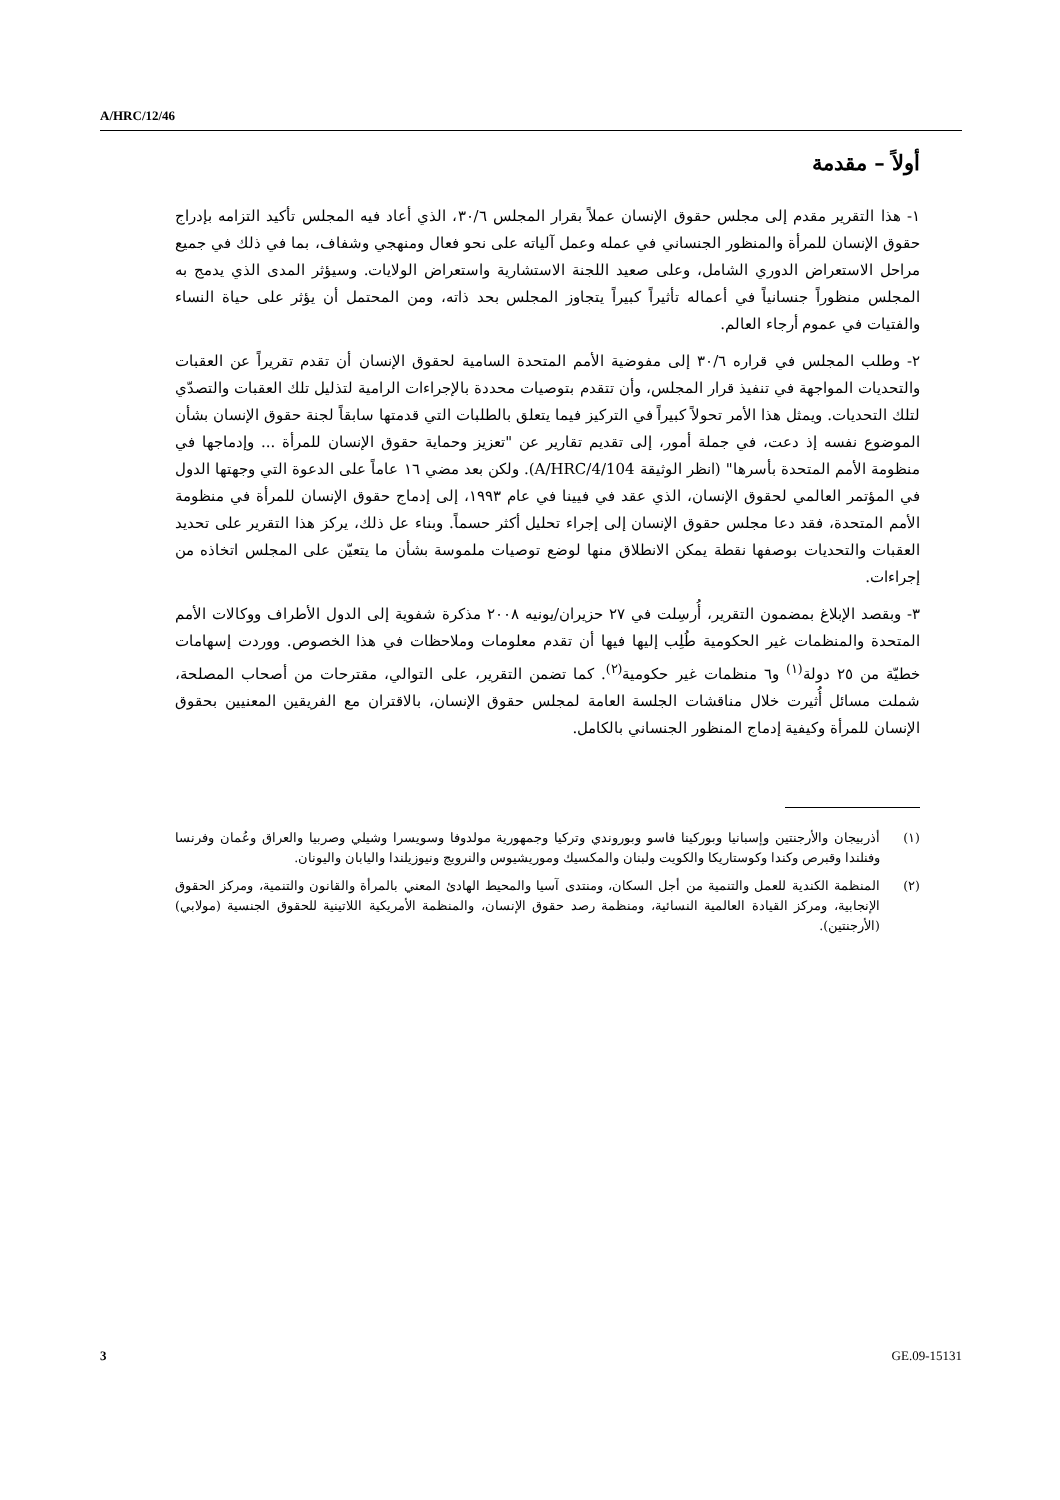A/HRC/12/46
أولاً – مقدمة
١- هذا التقرير مقدم إلى مجلس حقوق الإنسان عملاً بقرار المجلس ٣٠/٦، الذي أعاد فيه المجلس تأكيد التزامه بإدراج حقوق الإنسان للمرأة والمنظور الجنساني في عمله وعمل آلياته على نحو فعال ومنهجي وشفاف، بما في ذلك في جميع مراحل الاستعراض الدوري الشامل، وعلى صعيد اللجنة الاستشارية واستعراض الولايات. وسيؤثر المدى الذي يدمج به المجلس منظوراً جنسانياً في أعماله تأثيراً كبيراً يتجاوز المجلس بحد ذاته، ومن المحتمل أن يؤثر على حياة النساء والفتيات في عموم أرجاء العالم.
٢- وطلب المجلس في قراره ٣٠/٦ إلى مفوضية الأمم المتحدة السامية لحقوق الإنسان أن تقدم تقريراً عن العقبات والتحديات المواجهة في تنفيذ قرار المجلس، وأن تتقدم بتوصيات محددة بالإجراءات الرامية لتذليل تلك العقبات والتصدّي لتلك التحديات. ويمثل هذا الأمر تحولاً كبيراً في التركيز فيما يتعلق بالطلبات التي قدمتها سابقاً لجنة حقوق الإنسان بشأن الموضوع نفسه إذ دعت، في جملة أمور، إلى تقديم تقارير عن "تعزيز وحماية حقوق الإنسان للمرأة ... وإدماجها في منظومة الأمم المتحدة بأسرها" (انظر الوثيقة A/HRC/4/104). ولكن بعد مضي ١٦ عاماً على الدعوة التي وجهتها الدول في المؤتمر العالمي لحقوق الإنسان، الذي عقد في فيينا في عام ١٩٩٣، إلى إدماج حقوق الإنسان للمرأة في منظومة الأمم المتحدة، فقد دعا مجلس حقوق الإنسان إلى إجراء تحليل أكثر حسماً. وبناء عل ذلك، يركز هذا التقرير على تحديد العقبات والتحديات بوصفها نقطة يمكن الانطلاق منها لوضع توصيات ملموسة بشأن ما يتعيّن على المجلس اتخاذه من إجراءات.
٣- وبقصد الإبلاغ بمضمون التقرير، أُرسِلت في ٢٧ حزيران/يونيه ٢٠٠٨ مذكرة شفوية إلى الدول الأطراف ووكالات الأمم المتحدة والمنظمات غير الحكومية طُلِب إليها فيها أن تقدم معلومات وملاحظات في هذا الخصوص. ووردت إسهامات خطيّة من ٢٥ دولة<sup>(١)</sup> و٦ منظمات غير حكومية<sup>(٢)</sup>. كما تضمن التقرير، على التوالي، مقترحات من أصحاب المصلحة، شملت مسائل أُثيرت خلال مناقشات الجلسة العامة لمجلس حقوق الإنسان، بالاقتران مع الفريقين المعنيين بحقوق الإنسان للمرأة وكيفية إدماج المنظور الجنساني بالكامل.
(١) أذربيجان والأرجنتين وإسبانيا وبوركينا فاسو وبوروندي وتركيا وجمهورية مولدوفا وسويسرا وشيلي وصربيا والعراق وعُمان وفرنسا وفنلندا وقبرص وكندا وكوستاريكا والكويت ولبنان والمكسيك وموريشيوس والنرويج ونيوزيلندا واليابان واليونان.
(٢) المنظمة الكندية للعمل والتنمية من أجل السكان، ومنتدى آسيا والمحيط الهادئ المعني بالمرأة والقانون والتنمية، ومركز الحقوق الإنجابية، ومركز القيادة العالمية النسائية، ومنظمة رصد حقوق الإنسان، والمنظمة الأمريكية اللاتينية للحقوق الجنسية (مولابي) (الأرجنتين).
3 GE.09-15131